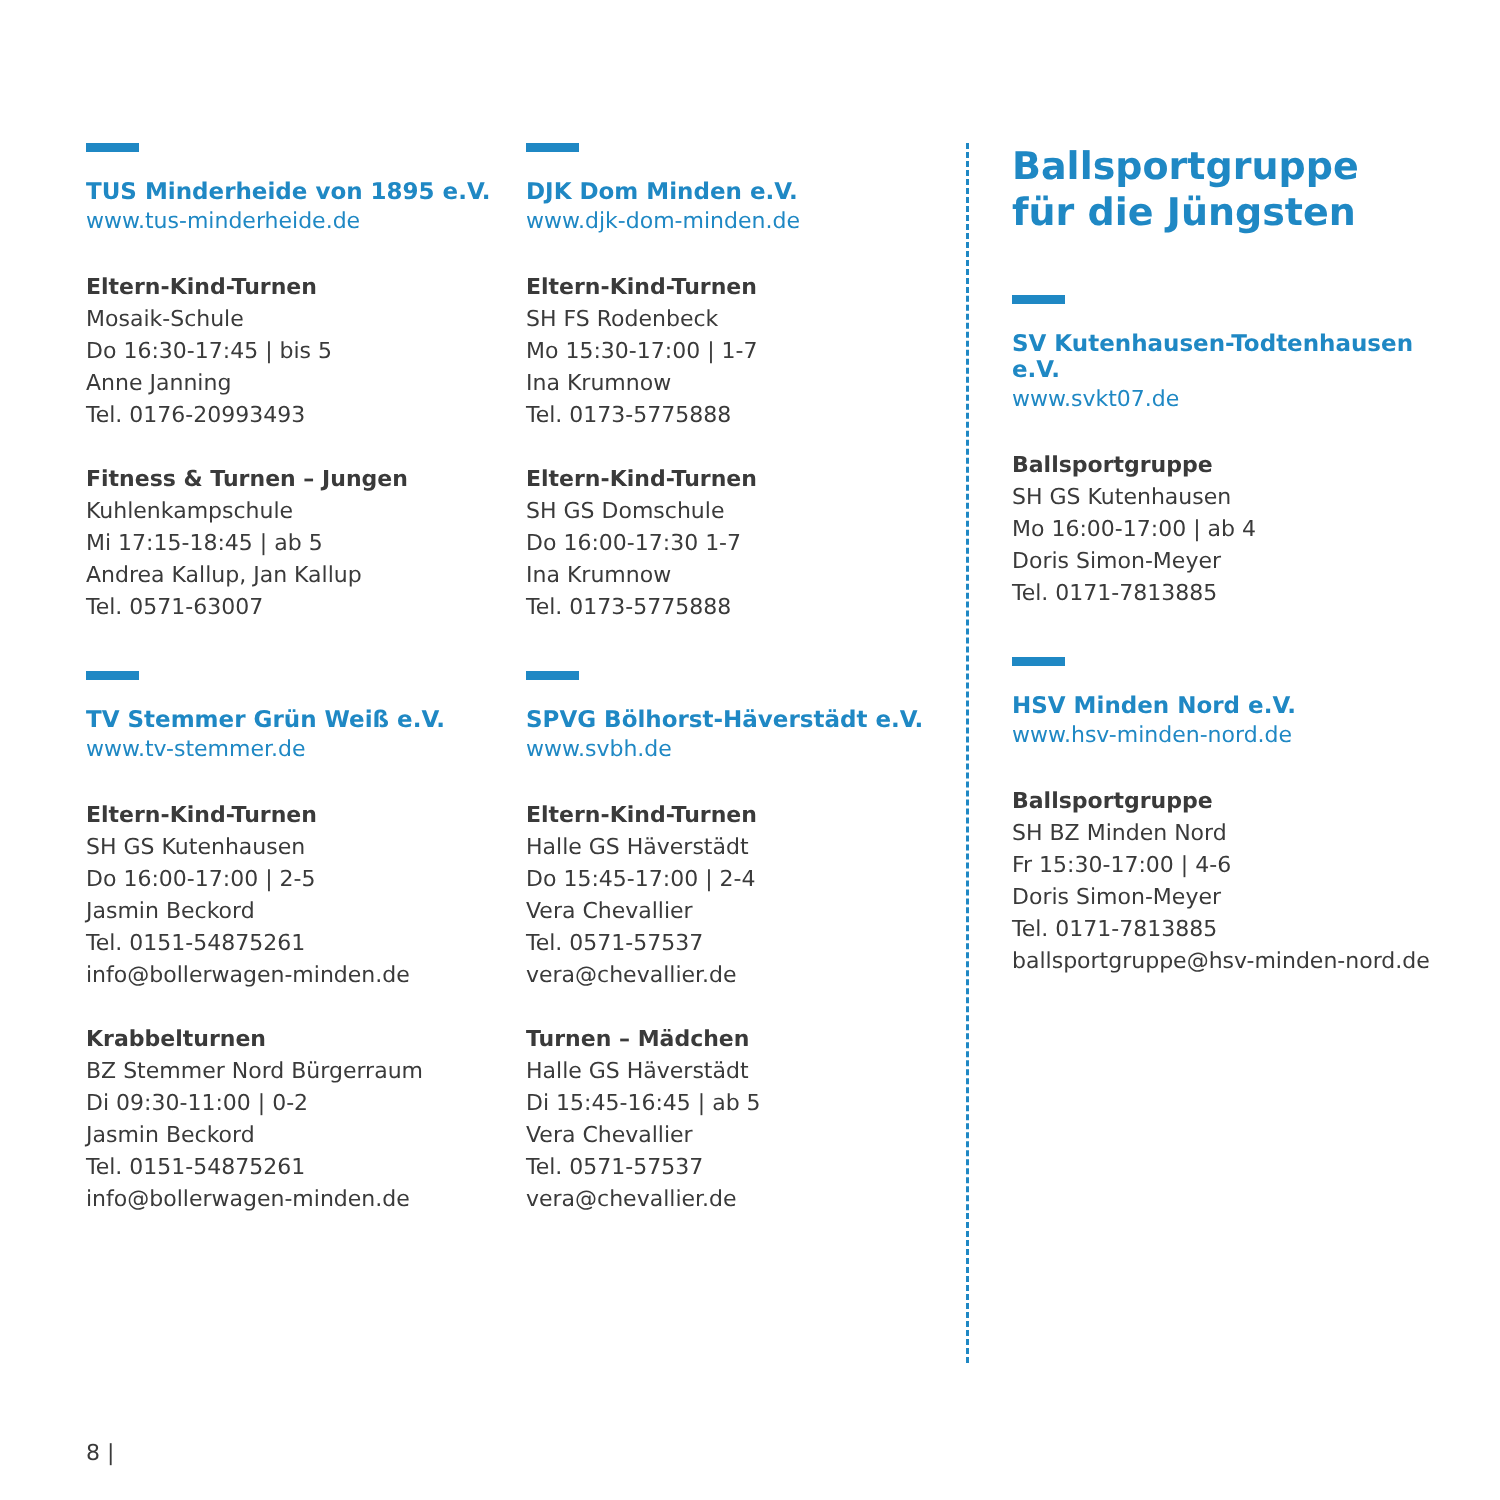TUS Minderheide von 1895 e.V.
www.tus-minderheide.de
Eltern-Kind-Turnen
Mosaik-Schule
Do 16:30-17:45 | bis 5
Anne Janning
Tel. 0176-20993493
Fitness & Turnen – Jungen
Kuhlenkampschule
Mi 17:15-18:45 | ab 5
Andrea Kallup, Jan Kallup
Tel. 0571-63007
TV Stemmer Grün Weiß e.V.
www.tv-stemmer.de
Eltern-Kind-Turnen
SH GS Kutenhausen
Do 16:00-17:00 | 2-5
Jasmin Beckord
Tel. 0151-54875261
info@bollerwagen-minden.de
Krabbelturnen
BZ Stemmer Nord Bürgerraum
Di 09:30-11:00 | 0-2
Jasmin Beckord
Tel. 0151-54875261
info@bollerwagen-minden.de
DJK Dom Minden e.V.
www.djk-dom-minden.de
Eltern-Kind-Turnen
SH FS Rodenbeck
Mo 15:30-17:00 | 1-7
Ina Krumnow
Tel. 0173-5775888
Eltern-Kind-Turnen
SH GS Domschule
Do 16:00-17:30 1-7
Ina Krumnow
Tel. 0173-5775888
SPVG Bölhorst-Häverstädt e.V.
www.svbh.de
Eltern-Kind-Turnen
Halle GS Häverstädt
Do 15:45-17:00 | 2-4
Vera Chevallier
Tel. 0571-57537
vera@chevallier.de
Turnen – Mädchen
Halle GS Häverstädt
Di 15:45-16:45 | ab 5
Vera Chevallier
Tel. 0571-57537
vera@chevallier.de
Ballsportgruppe
für die Jüngsten
SV Kutenhausen-Todtenhausen e.V.
www.svkt07.de
Ballsportgruppe
SH GS Kutenhausen
Mo 16:00-17:00 | ab 4
Doris Simon-Meyer
Tel. 0171-7813885
HSV Minden Nord e.V.
www.hsv-minden-nord.de
Ballsportgruppe
SH BZ Minden Nord
Fr 15:30-17:00 | 4-6
Doris Simon-Meyer
Tel. 0171-7813885
ballsportgruppe@hsv-minden-nord.de
8 |